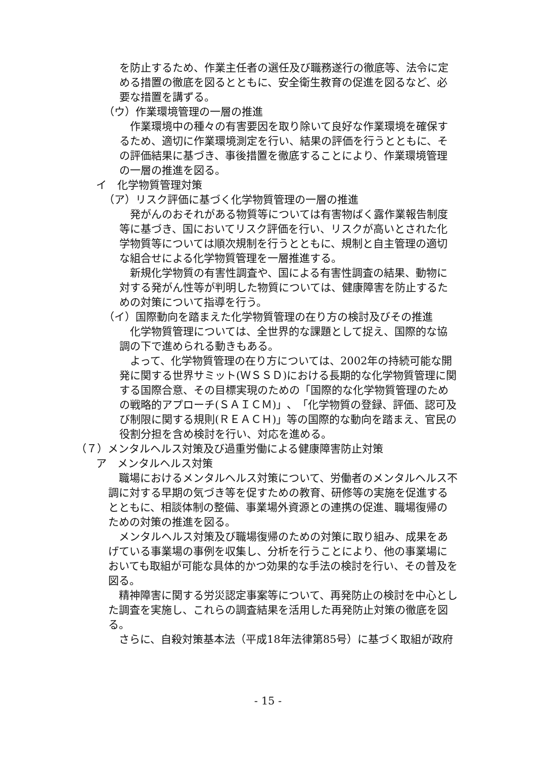を防止するため、作業主任者の選任及び職務遂行の徹底等、法令に定める措置の徹底を図るとともに、安全衛生教育の促進を図るなど、必要な措置を講ずる。
（ウ）作業環境管理の一層の推進
作業環境中の種々の有害要因を取り除いて良好な作業環境を確保するため、適切に作業環境測定を行い、結果の評価を行うとともに、その評価結果に基づき、事後措置を徹底することにより、作業環境管理の一層の推進を図る。
イ　化学物質管理対策
（ア）リスク評価に基づく化学物質管理の一層の推進
発がんのおそれがある物質等については有害物ばく露作業報告制度等に基づき、国においてリスク評価を行い、リスクが高いとされた化学物質等については順次規制を行うとともに、規制と自主管理の適切な組合せによる化学物質管理を一層推進する。
新規化学物質の有害性調査や、国による有害性調査の結果、動物に対する発がん性等が判明した物質については、健康障害を防止するための対策について指導を行う。
（イ）国際動向を踏まえた化学物質管理の在り方の検討及びその推進
化学物質管理については、全世界的な課題として捉え、国際的な協調の下で進められる動きもある。
よって、化学物質管理の在り方については、2002年の持続可能な開発に関する世界サミット(ＷＳＳＤ)における長期的な化学物質管理に関する国際合意、その目標実現のための「国際的な化学物質管理のための戦略的アプローチ(ＳＡＩＣＭ)」、「化学物質の登録、評価、認可及び制限に関する規則(ＲＥＡＣＨ)」等の国際的な動向を踏まえ、官民の役割分担を含め検討を行い、対応を進める。
（７）メンタルヘルス対策及び過重労働による健康障害防止対策
ア　メンタルヘルス対策
職場におけるメンタルヘルス対策について、労働者のメンタルヘルス不調に対する早期の気づき等を促すための教育、研修等の実施を促進するとともに、相談体制の整備、事業場外資源との連携の促進、職場復帰のための対策の推進を図る。
メンタルヘルス対策及び職場復帰のための対策に取り組み、成果をあげている事業場の事例を収集し、分析を行うことにより、他の事業場においても取組が可能な具体的かつ効果的な手法の検討を行い、その普及を図る。
精神障害に関する労災認定事案等について、再発防止の検討を中心とした調査を実施し、これらの調査結果を活用した再発防止対策の徹底を図る。
さらに、自殺対策基本法（平成18年法律第85号）に基づく取組が政府
- 15 -